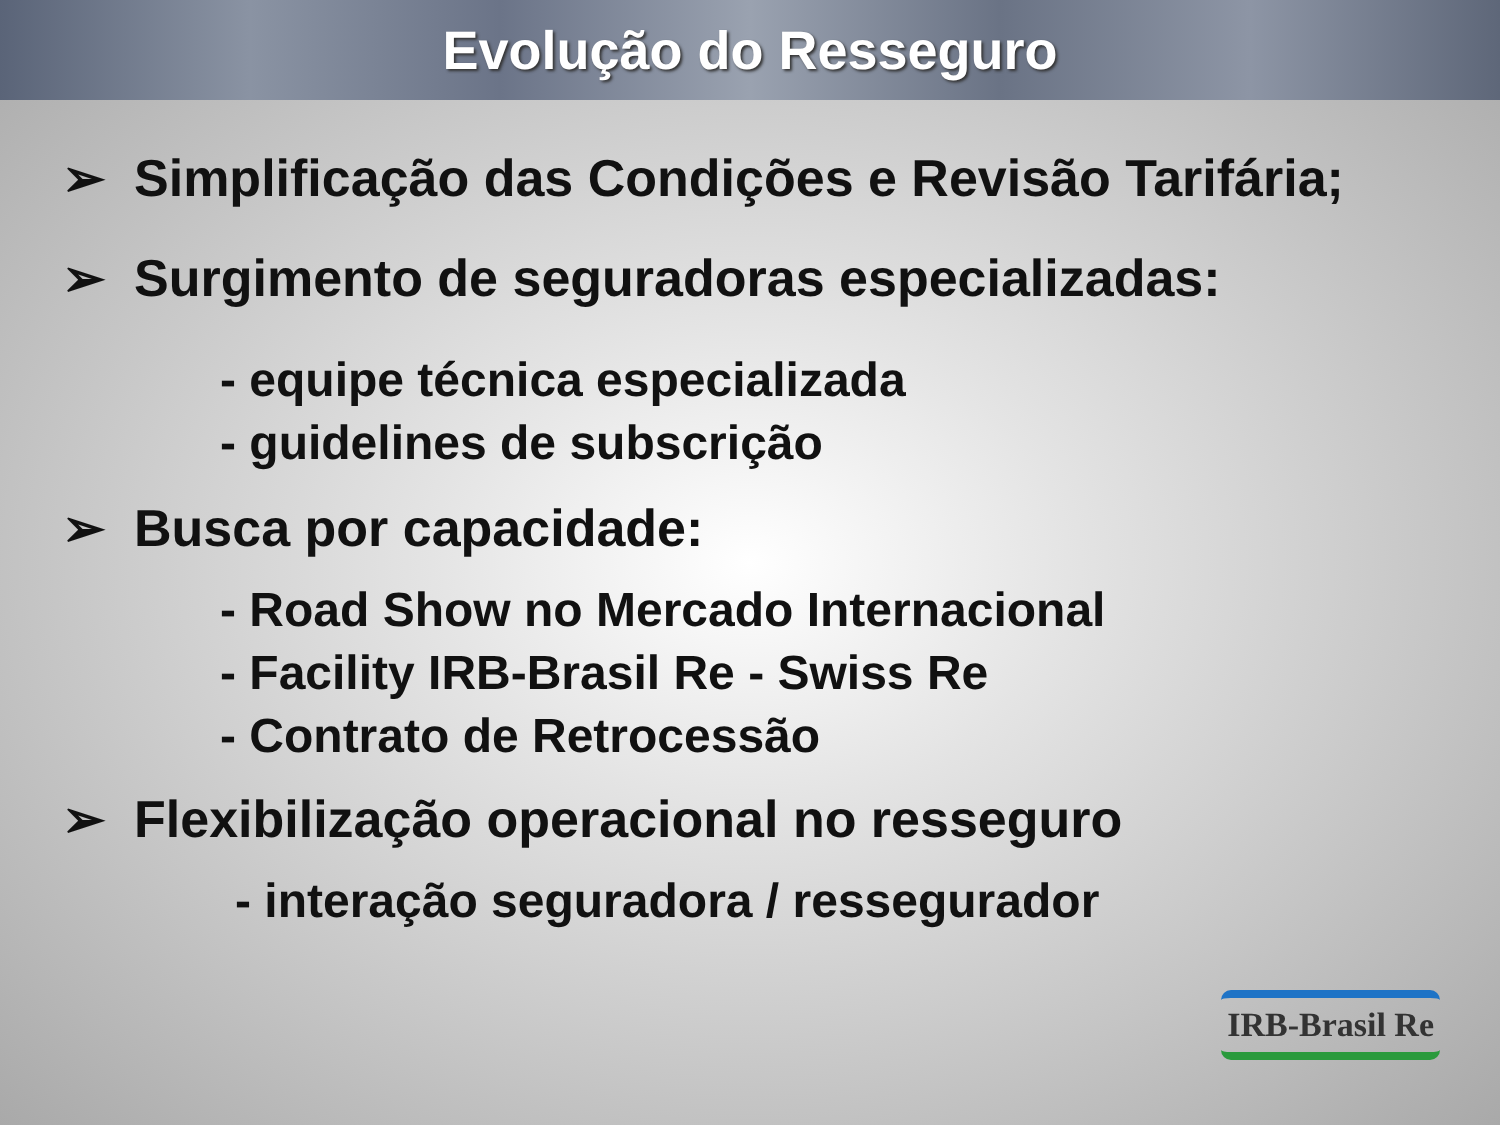Evolução do Resseguro
➢ Simplificação das Condições e Revisão Tarifária;
➢ Surgimento de seguradoras especializadas:
- equipe técnica especializada
- guidelines de subscrição
➢ Busca por capacidade:
- Road Show no Mercado Internacional
- Facility IRB-Brasil Re - Swiss Re
- Contrato de Retrocessão
➢ Flexibilização operacional no resseguro
- interação seguradora / ressegurador
IRB-Brasil Re